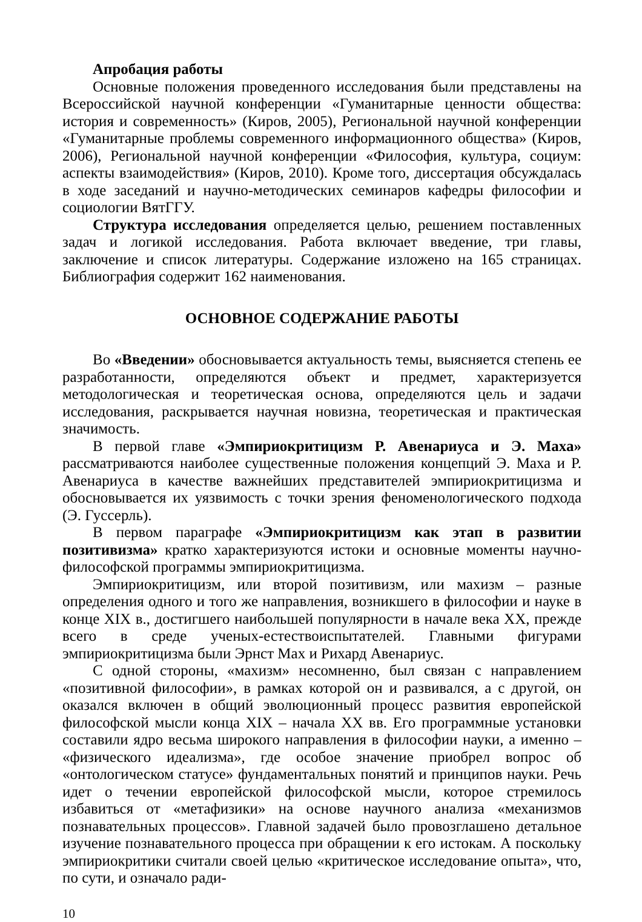Апробация работы
Основные положения проведенного исследования были представлены на Всероссийской научной конференции «Гуманитарные ценности общества: история и современность» (Киров, 2005), Региональной научной конференции «Гуманитарные проблемы современного информационного общества» (Киров, 2006), Региональной научной конференции «Философия, культура, социум: аспекты взаимодействия» (Киров, 2010). Кроме того, диссертация обсуждалась в ходе заседаний и научно-методических семинаров кафедры философии и социологии ВятГГУ.
Структура исследования определяется целью, решением поставленных задач и логикой исследования. Работа включает введение, три главы, заключение и список литературы. Содержание изложено на 165 страницах. Библиография содержит 162 наименования.
ОСНОВНОЕ СОДЕРЖАНИЕ РАБОТЫ
Во «Введении» обосновывается актуальность темы, выясняется степень ее разработанности, определяются объект и предмет, характеризуется методологическая и теоретическая основа, определяются цель и задачи исследования, раскрывается научная новизна, теоретическая и практическая значимость.
В первой главе «Эмпириокритицизм Р. Авенариуса и Э. Маха» рассматриваются наиболее существенные положения концепций Э. Маха и Р. Авенариуса в качестве важнейших представителей эмпириокритицизма и обосновывается их уязвимость с точки зрения феноменологического подхода (Э. Гуссерль).
В первом параграфе «Эмпириокритицизм как этап в развитии позитивизма» кратко характеризуются истоки и основные моменты научно-философской программы эмпириокритицизма.
Эмпириокритицизм, или второй позитивизм, или махизм – разные определения одного и того же направления, возникшего в философии и науке в конце XIX в., достигшего наибольшей популярности в начале века XX, прежде всего в среде ученых-естествоиспытателей. Главными фигурами эмпириокритицизма были Эрнст Мах и Рихард Авенариус.
С одной стороны, «махизм» несомненно, был связан с направлением «позитивной философии», в рамках которой он и развивался, а с другой, он оказался включен в общий эволюционный процесс развития европейской философской мысли конца XIX – начала XX вв. Его программные установки составили ядро весьма широкого направления в философии науки, а именно – «физического идеализма», где особое значение приобрел вопрос об «онтологическом статусе» фундаментальных понятий и принципов науки. Речь идет о течении европейской философской мысли, которое стремилось избавиться от «метафизики» на основе научного анализа «механизмов познавательных процессов». Главной задачей было провозглашено детальное изучение познавательного процесса при обращении к его истокам. А поскольку эмпириокритики считали своей целью «критическое исследование опыта», что, по сути, и означало ради-
10